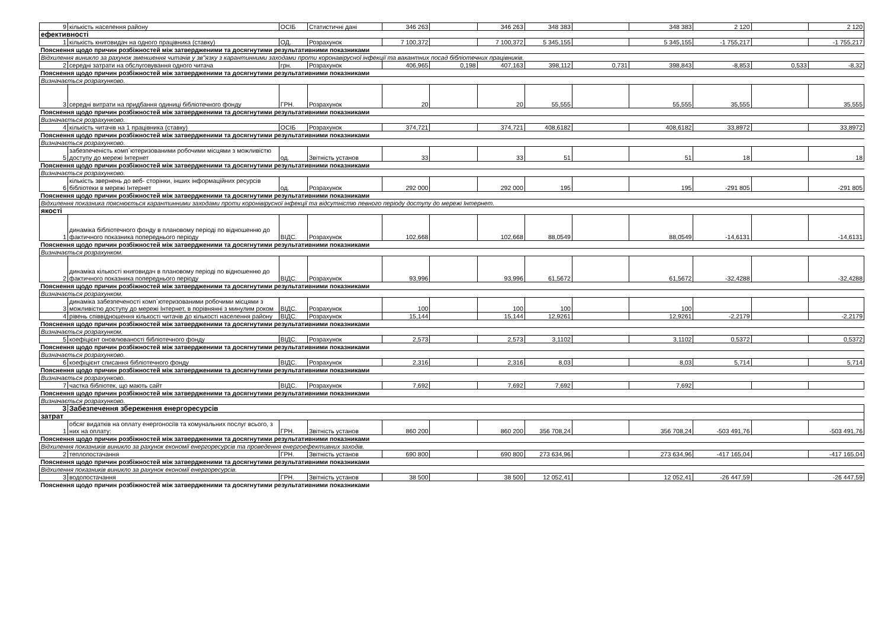| 9 | кількість населення району | ОСІБ | Статистичні дані | 346 263 | | 346 263 | 348 383 | | 348 383 | 2 120 | | 2 120 |
| ефективності | | | | | | | | | | | | |
| 1 | кількість книговидач на одного працівника (ставку) | ОД. | Розрахунок | 7 100,372 | | 7 100,372 | 5 345,155 | | 5 345,155 | -1 755,217 | | -1 755,217 |
| Пояснення щодо причин розбіжностей між затвердженими та досягнутими результативними показниками | | | | | | | | | | | | |
| Відхилення виникло за рахунок зменшення читачів у зв"язку з карантинними заходами проти коронавірусної інфекції та вакантних посад бібліотечних працівників. | | | | | | | | | | | | |
| 2 | середні затрати на обслуговування одного читача | грн. | Розрахунок | 406,965 | 0,198 | 407,163 | 398,112 | 0,731 | 398,843 | -8,853 | 0,533 | -8,32 |
| Пояснення щодо причин розбіжностей між затвердженими та досягнутими результативними показниками | | | | | | | | | | | | |
| Визначається розрахунково. | | | | | | | | | | | | |
| 3 | середні витрати на придбання одиниці бібліотечного фонду | ГРН. | Розрахунок | 20 | | 20 | 55,555 | | 55,555 | 35,555 | | 35,555 |
| Пояснення щодо причин розбіжностей між затвердженими та досягнутими результативними показниками | | | | | | | | | | | | |
| Визначається розрахунково. | | | | | | | | | | | | |
| 4 | кількість читачів на 1 працівника (ставку) | ОСІБ | Розрахунок | 374,721 | | 374,721 | 408,6182 | | 408,6182 | 33,8972 | | 33,8972 |
| Пояснення щодо причин розбіжностей між затвердженими та досягнутими результативними показниками | | | | | | | | | | | | |
| Визначається розрахунково. | | | | | | | | | | | | |
| 5 | забезпеченість комп`ютеризованими робочими місцями з можливістю доступу до мережі Інтернет | од. | Звітність установ | 33 | | 33 | 51 | | 51 | 18 | | 18 |
| Пояснення щодо причин розбіжностей між затвердженими та досягнутими результативними показниками | | | | | | | | | | | | |
| Визначається розрахунково. | | | | | | | | | | | | |
| 6 | кількість звернень до веб- сторінки, інших інформаційних ресурсів бібліотеки в мережі Інтернет | од. | Розрахунок | 292 000 | | 292 000 | 195 | | 195 | -291 805 | | -291 805 |
| Пояснення щодо причин розбіжностей між затвердженими та досягнутими результативними показниками | | | | | | | | | | | | |
| Відхилення показника пояснюється карантинними заходами проти коронівірусної інфекції та відсутністю певного періоду доступу до мережі Інтернет. | | | | | | | | | | | | |
| якості | | | | | | | | | | | | |
| 1 | динаміка бібліотечного фонду в плановому періоді по відношенню до фактичного показника попереднього періоду | ВІДС. | Розрахунок | 102,668 | | 102,668 | 88,0549 | | 88,0549 | -14,6131 | | -14,6131 |
| Пояснення щодо причин розбіжностей між затвердженими та досягнутими результативними показниками | | | | | | | | | | | | |
| Визначається розрахунком. | | | | | | | | | | | | |
| 2 | динаміка кількості книговидач в плановому періоді по відношенню до фактичного показника попереднього періоду | ВІДС. | Розрахунок | 93,996 | | 93,996 | 61,5672 | | 61,5672 | -32,4288 | | -32,4288 |
| Пояснення щодо причин розбіжностей між затвердженими та досягнутими результативними показниками | | | | | | | | | | | | |
| Визначається розрахунком. | | | | | | | | | | | | |
| 3 | динаміка забезпеченості комп`ютеризованими робочими місцями з можливістю доступу до мережі Інтернет, в порівнянні з минулим роком | ВІДС. | Розрахунок | 100 | | 100 | 100 | | 100 | | | |
| 4 | рівень співвідношення кількості читачів до кількості населення району | ВІДС. | Розрахунок | 15,144 | | 15,144 | 12,9261 | | 12,9261 | -2,2179 | | -2,2179 |
| Пояснення щодо причин розбіжностей між затвердженими та досягнутими результативними показниками | | | | | | | | | | | | |
| Визначається розрахунком. | | | | | | | | | | | | |
| 5 | коефіцієнт оновлюваності бібліотечного фонду | ВІДС. | Розрахунок | 2,573 | | 2,573 | 3,1102 | | 3,1102 | 0,5372 | | 0,5372 |
| Пояснення щодо причин розбіжностей між затвердженими та досягнутими результативними показниками | | | | | | | | | | | | |
| Визначається розрахунково. | | | | | | | | | | | | |
| 6 | коефіцієнт списання бібліотечного фонду | ВІДС. | Розрахунок | 2,316 | | 2,316 | 8,03 | | 8,03 | 5,714 | | 5,714 |
| Пояснення щодо причин розбіжностей між затвердженими та досягнутими результативними показниками | | | | | | | | | | | | |
| Визначається розрахунково. | | | | | | | | | | | | |
| 7 | частка бібліотек, що мають сайт | ВІДС. | Розрахунок | 7,692 | | 7,692 | 7,692 | | 7,692 | | | |
| Пояснення щодо причин розбіжностей між затвердженими та досягнутими результативними показниками | | | | | | | | | | | | |
| Визначається розрахунково. | | | | | | | | | | | | |
| 3 | Забезпечення збереження енергоресурсів | | | | | | | | | | | |
| затрат | | | | | | | | | | | | |
| 1 | обсяг видатків на оплату енергоносіїв та комунальних послуг всього, з них на оплату: | ГРН. | Звітність установ | 860 200 | | 860 200 | 356 708,24 | | 356 708,24 | -503 491,76 | | -503 491,76 |
| Пояснення щодо причин розбіжностей між затвердженими та досягнутими результативними показниками | | | | | | | | | | | | |
| Відхилення показників виникло за рахунок економії енергоресурсів та проведення енергоефективних заходів. | | | | | | | | | | | | |
| 2 | теплопостачання | ГРН. | Звітність установ | 690 800 | | 690 800 | 273 634,96 | | 273 634,96 | -417 165,04 | | -417 165,04 |
| Пояснення щодо причин розбіжностей між затвердженими та досягнутими результативними показниками | | | | | | | | | | | | |
| Відхилення показників виникло за рахунок економії енергоресурсів. | | | | | | | | | | | | |
| 3 | водопостачання | ГРН. | Звітність установ | 38 500 | | 38 500 | 12 052,41 | | 12 052,41 | -26 447,59 | | -26 447,59 |
| Пояснення щодо причин розбіжностей між затвердженими та досягнутими результативними показниками | | | | | | | | | | | | |